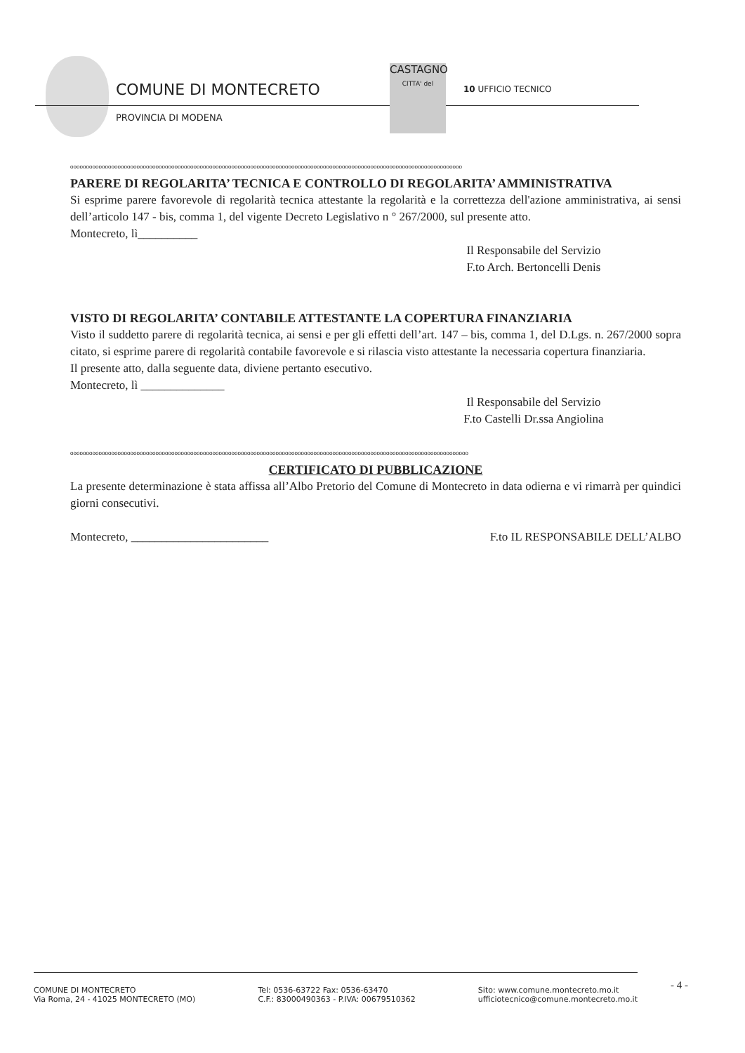COMUNE DI MONTECRETO
PROVINCIA DI MODENA
CASTAGNO
CITTA' del
10 UFFICIO TECNICO
oooooooooooooooooooooooooooooooooooooooooooooooooooooooooooooooooooooooooooooooooooooooooooooooooooooooooooooooooooooooooooo
PARERE DI REGOLARITA’ TECNICA E CONTROLLO DI REGOLARITA’ AMMINISTRATIVA
Si esprime parere favorevole di regolarità tecnica attestante la regolarità e la correttezza dell'azione amministrativa, ai sensi dell’articolo 147 - bis, comma 1, del vigente Decreto Legislativo n ° 267/2000, sul presente atto.
Montecreto, lì__________
Il Responsabile del Servizio
F.to Arch. Bertoncelli Denis
VISTO DI REGOLARITA’ CONTABILE ATTESTANTE LA COPERTURA FINANZIARIA
Visto il suddetto parere di regolarità tecnica, ai sensi e per gli effetti dell’art. 147 – bis, comma 1, del D.Lgs. n. 267/2000 sopra citato, si esprime parere di regolarità contabile favorevole e si rilascia visto attestante la necessaria copertura finanziaria.
Il presente atto, dalla seguente data, diviene pertanto esecutivo.
Montecreto, lì ______________
Il Responsabile del Servizio
F.to Castelli Dr.ssa Angiolina
oooooooooooooooooooooooooooooooooooooooooooooooooooooooooooooooooooooooooooooooooooooooooooooooooooooooooooooooooooooooooooooo
CERTIFICATO DI PUBBLICAZIONE
La presente determinazione è stata affissa all’Albo Pretorio del Comune di Montecreto in data odierna e vi rimarrà per quindici giorni consecutivi.
Montecreto, _______________________ F.to IL RESPONSABILE DELL’ALBO
COMUNE DI MONTECRETO
Via Roma, 24 - 41025 MONTECRETO (MO)
Tel: 0536-63722 Fax: 0536-63470
C.F.: 83000490363 - P.IVA: 00679510362
Sito: www.comune.montecreto.mo.it
ufficiotecnico@comune.montecreto.mo.it
- 4 -